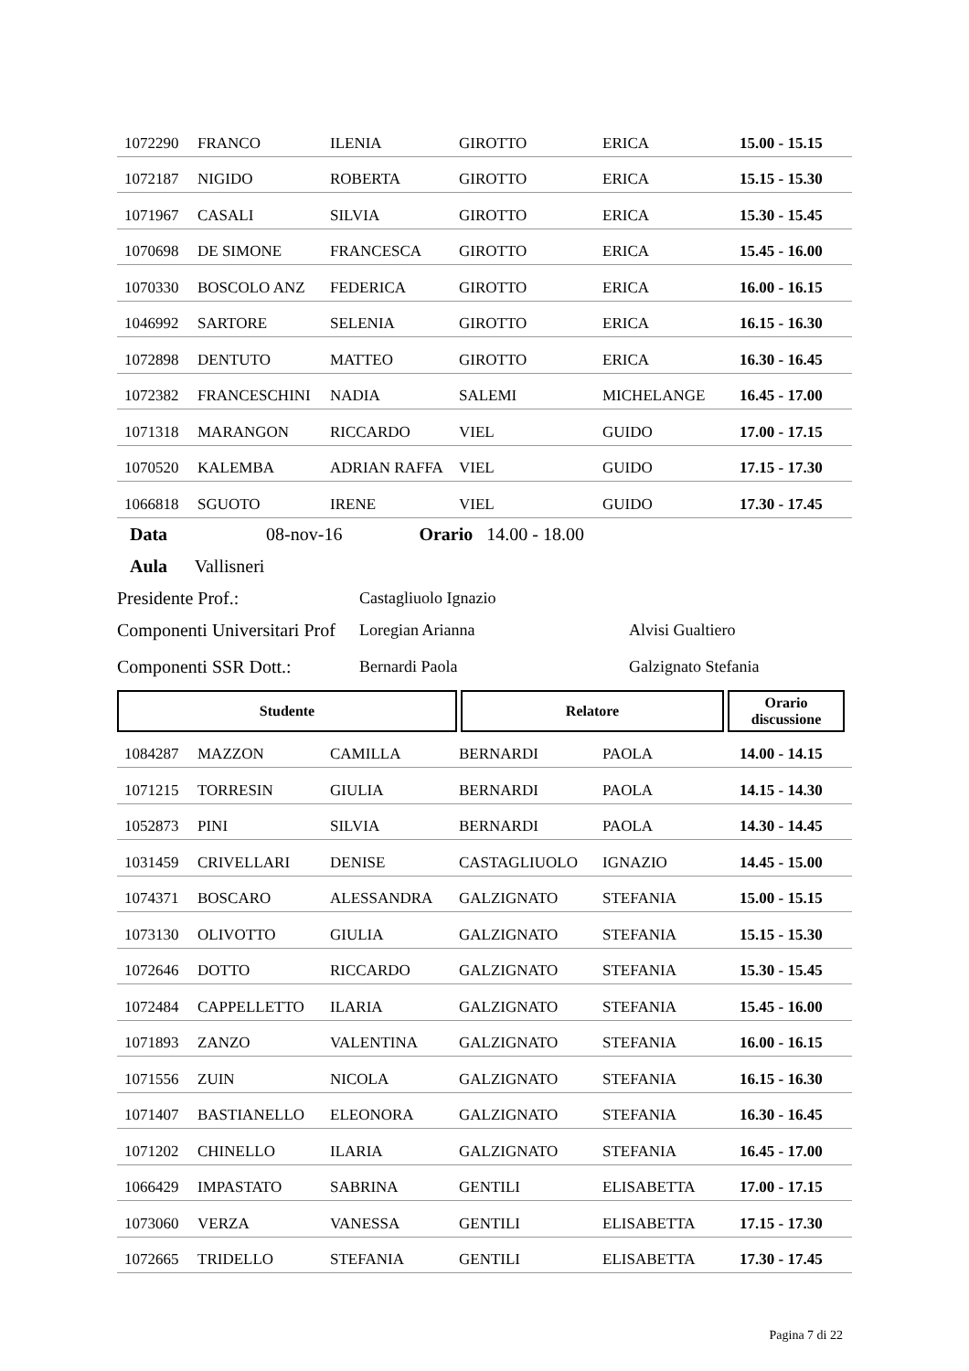| 1072290 | FRANCO | ILENIA | GIROTTO | ERICA | 15.00 - 15.15 |
| 1072187 | NIGIDO | ROBERTA | GIROTTO | ERICA | 15.15 - 15.30 |
| 1071967 | CASALI | SILVIA | GIROTTO | ERICA | 15.30 - 15.45 |
| 1070698 | DE SIMONE | FRANCESCA | GIROTTO | ERICA | 15.45 - 16.00 |
| 1070330 | BOSCOLO ANZ | FEDERICA | GIROTTO | ERICA | 16.00 - 16.15 |
| 1046992 | SARTORE | SELENIA | GIROTTO | ERICA | 16.15 - 16.30 |
| 1072898 | DENTUTO | MATTEO | GIROTTO | ERICA | 16.30 - 16.45 |
| 1072382 | FRANCESCHINI | NADIA | SALEMI | MICHELANGE | 16.45 - 17.00 |
| 1071318 | MARANGON | RICCARDO | VIEL | GUIDO | 17.00 - 17.15 |
| 1070520 | KALEMBA | ADRIAN RAFFA | VIEL | GUIDO | 17.15 - 17.30 |
| 1066818 | SGUOTO | IRENE | VIEL | GUIDO | 17.30 - 17.45 |
Data 08-nov-16 Orario 14.00 - 18.00
Aula Vallisneri
Presidente Prof.: Castagliuolo Ignazio
Componenti Universitari Prof Loregian Arianna Alvisi Gualtiero
Componenti SSR Dott.: Bernardi Paola Galzignato Stefania
| Studente | Relatore | Orario discussione |
| --- | --- | --- |
| 1084287 | MAZZON | CAMILLA | BERNARDI | PAOLA | 14.00 - 14.15 |
| 1071215 | TORRESIN | GIULIA | BERNARDI | PAOLA | 14.15 - 14.30 |
| 1052873 | PINI | SILVIA | BERNARDI | PAOLA | 14.30 - 14.45 |
| 1031459 | CRIVELLARI | DENISE | CASTAGLIUOLO | IGNAZIO | 14.45 - 15.00 |
| 1074371 | BOSCARO | ALESSANDRA | GALZIGNATO | STEFANIA | 15.00 - 15.15 |
| 1073130 | OLIVOTTO | GIULIA | GALZIGNATO | STEFANIA | 15.15 - 15.30 |
| 1072646 | DOTTO | RICCARDO | GALZIGNATO | STEFANIA | 15.30 - 15.45 |
| 1072484 | CAPPELLETTO | ILARIA | GALZIGNATO | STEFANIA | 15.45 - 16.00 |
| 1071893 | ZANZO | VALENTINA | GALZIGNATO | STEFANIA | 16.00 - 16.15 |
| 1071556 | ZUIN | NICOLA | GALZIGNATO | STEFANIA | 16.15 - 16.30 |
| 1071407 | BASTIANELLO | ELEONORA | GALZIGNATO | STEFANIA | 16.30 - 16.45 |
| 1071202 | CHINELLO | ILARIA | GALZIGNATO | STEFANIA | 16.45 - 17.00 |
| 1066429 | IMPASTATO | SABRINA | GENTILI | ELISABETTA | 17.00 - 17.15 |
| 1073060 | VERZA | VANESSA | GENTILI | ELISABETTA | 17.15 - 17.30 |
| 1072665 | TRIDELLO | STEFANIA | GENTILI | ELISABETTA | 17.30 - 17.45 |
Pagina 7 di 22